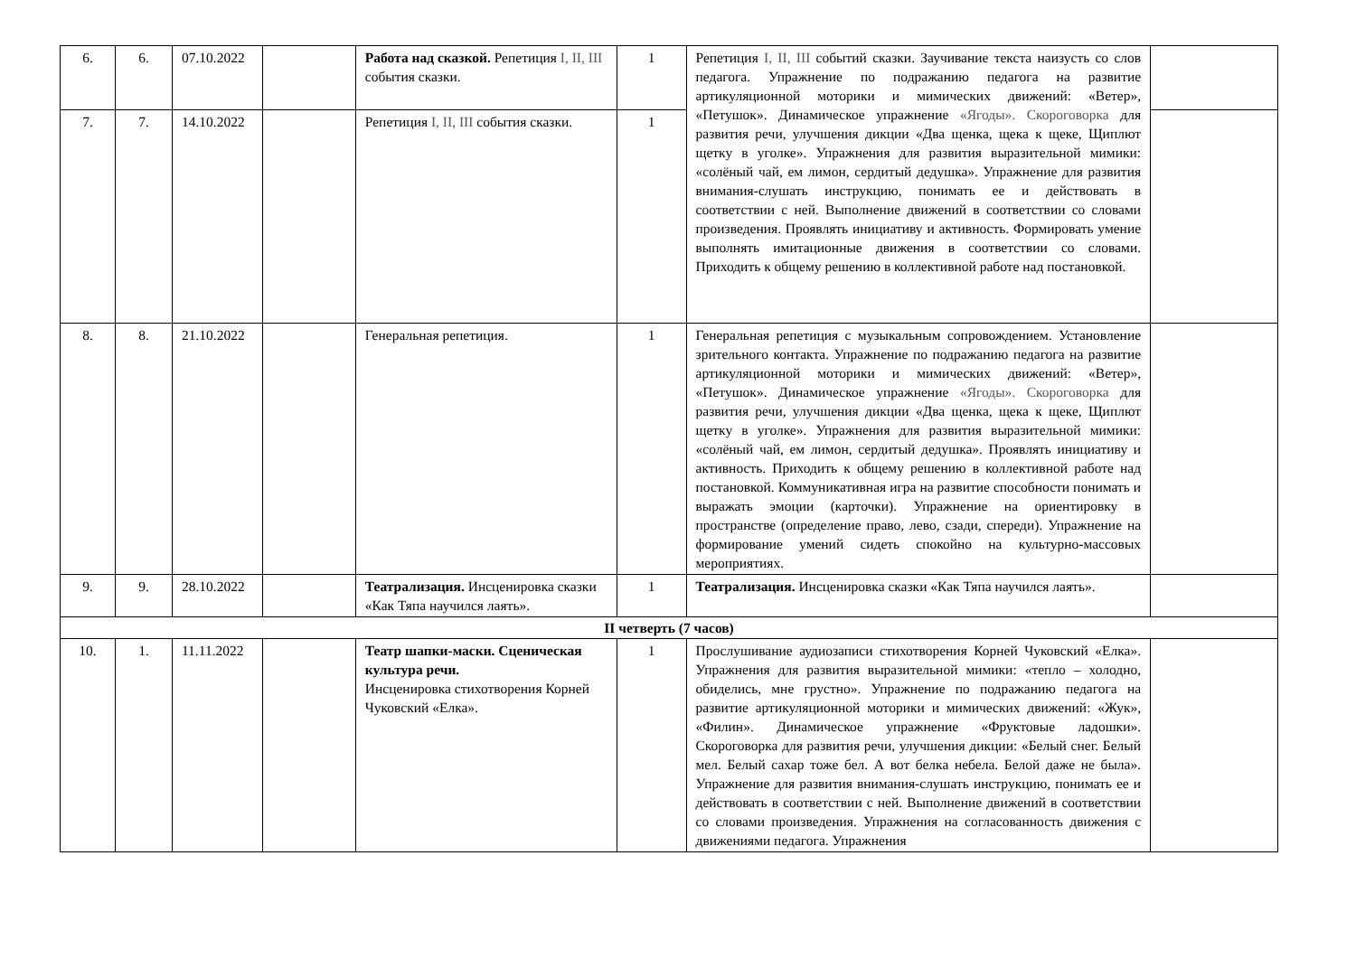| 6. | 6. | 07.10.2022 | | Работа над сказкой. Репетиция I, II, III события сказки. | 1 | Репетиция I, II, III событий сказки. Заучивание текста наизусть со слов педагога. Упражнение по подражанию педагога на развитие артикуляционной моторики и мимических движений: «Ветер», «Петушок». Динамическое упражнение «Ягоды». Скороговорка для развития речи, улучшения дикции «Два щенка, щека к щеке, Щиплют щетку в уголке». Упражнения для развития выразительной мимики: «солёный чай, ем лимон, сердитый дедушка». Упражнение для развития внимания-слушать инструкцию, понимать ее и действовать в соответствии с ней. Выполнение движений в соответствии со словами произведения. Проявлять инициативу и активность. Формировать умение выполнять имитационные движения в соответствии со словами. Приходить к общему решению в коллективной работе над постановкой. | |
| 7. | 7. | 14.10.2022 | | Репетиция I, II, III события сказки. | 1 | | |
| 8. | 8. | 21.10.2022 | | Генеральная репетиция. | 1 | Генеральная репетиция с музыкальным сопровождением. Установление зрительного контакта. Упражнение по подражанию педагога на развитие артикуляционной моторики и мимических движений: «Ветер», «Петушок». Динамическое упражнение «Ягоды». Скороговорка для развития речи, улучшения дикции «Два щенка, щека к щеке, Щиплют щетку в уголке». Упражнения для развития выразительной мимики: «солёный чай, ем лимон, сердитый дедушка». Проявлять инициативу и активность. Приходить к общему решению в коллективной работе над постановкой. Коммуникативная игра на развитие способности понимать и выражать эмоции (карточки). Упражнение на ориентировку в пространстве (определение право, лево, сзади, спереди). Упражнение на формирование умений сидеть спокойно на культурно-массовых мероприятиях. | |
| 9. | 9. | 28.10.2022 | | Театрализация. Инсценировка сказки «Как Тяпа научился лаять». | 1 | Театрализация. Инсценировка сказки «Как Тяпа научился лаять». | |
| II четверть (7 часов) | | | | | | | |
| 10. | 1. | 11.11.2022 | | Театр шапки-маски. Сценическая культура речи. Инсценировка стихотворения Корней Чуковский «Елка». | 1 | Прослушивание аудиозаписи стихотворения Корней Чуковский «Елка». Упражнения для развития выразительной мимики: «тепло – холодно, обиделись, мне грустно». Упражнение по подражанию педагога на развитие артикуляционной моторики и мимических движений: «Жук», «Филин». Динамическое упражнение «Фруктовые ладошки». Скороговорка для развития речи, улучшения дикции: «Белый снег. Белый мел. Белый сахар тоже бел. А вот белка небела. Белой даже не была». Упражнение для развития внимания-слушать инструкцию, понимать ее и действовать в соответствии с ней. Выполнение движений в соответствии со словами произведения. Упражнения на согласованность движения с движениями педагога. Упражнения | |